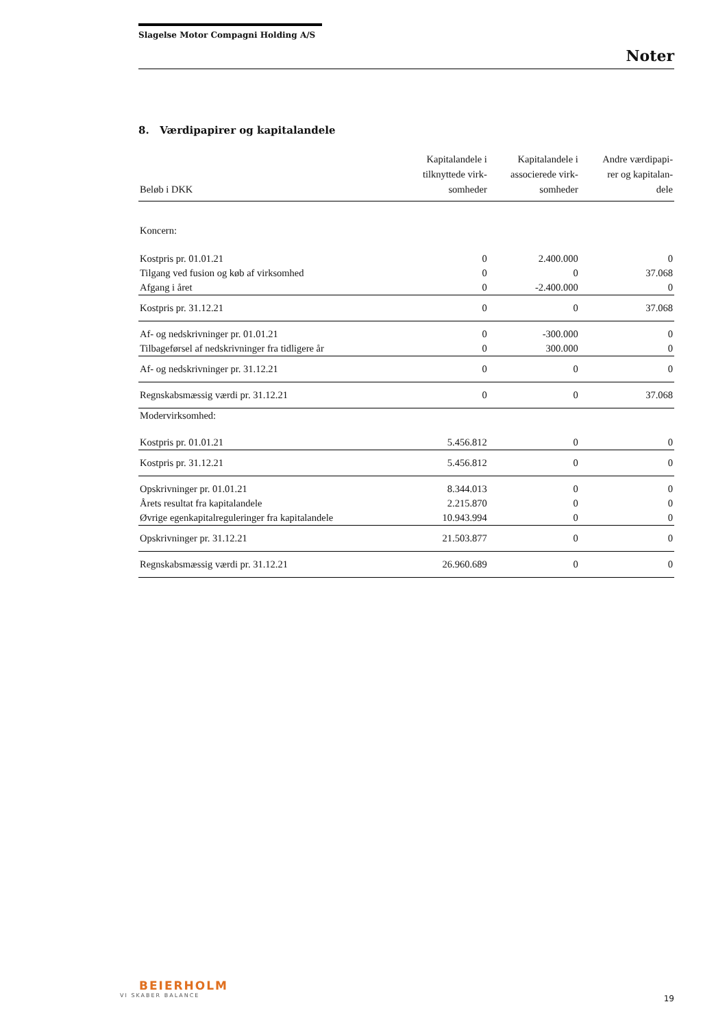Slagelse Motor Compagni Holding A/S
Noter
8. Værdipapirer og kapitalandele
| Beløb i DKK | Kapitalandele i tilknyttede virk- somheder | Kapitalandele i associerede virk- somheder | Andre værdipapi- rer og kapitalan- dele |
| --- | --- | --- | --- |
| Koncern: | | | |
| Kostpris pr. 01.01.21 | 0 | 2.400.000 | 0 |
| Tilgang ved fusion og køb af virksomhed | 0 | 0 | 37.068 |
| Afgang i året | 0 | -2.400.000 | 0 |
| Kostpris pr. 31.12.21 | 0 | 0 | 37.068 |
| Af- og nedskrivninger pr. 01.01.21 | 0 | -300.000 | 0 |
| Tilbageførsel af nedskrivninger fra tidligere år | 0 | 300.000 | 0 |
| Af- og nedskrivninger pr. 31.12.21 | 0 | 0 | 0 |
| Regnskabsmæssig værdi pr. 31.12.21 | 0 | 0 | 37.068 |
| Modervirksomhed: | | | |
| Kostpris pr. 01.01.21 | 5.456.812 | 0 | 0 |
| Kostpris pr. 31.12.21 | 5.456.812 | 0 | 0 |
| Opskrivninger pr. 01.01.21 | 8.344.013 | 0 | 0 |
| Årets resultat fra kapitalandele | 2.215.870 | 0 | 0 |
| Øvrige egenkapitalreguleringer fra kapitalandele | 10.943.994 | 0 | 0 |
| Opskrivninger pr. 31.12.21 | 21.503.877 | 0 | 0 |
| Regnskabsmæssig værdi pr. 31.12.21 | 26.960.689 | 0 | 0 |
BEIERHOLM
VI SKABER BALANCE
19